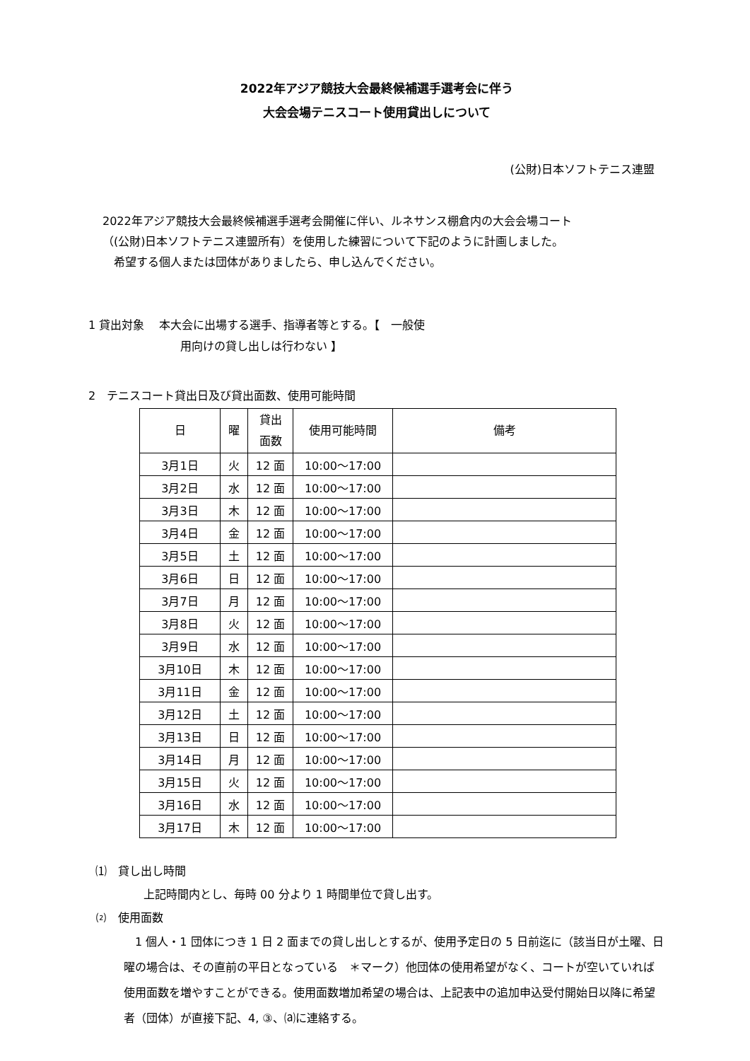2022年アジア競技大会最終候補選手選考会に伴う
大会会場テニスコート使用貸出しについて
(公財)日本ソフトテニス連盟
2022年アジア競技大会最終候補選手選考会開催に伴い、ルネサンス棚倉内の大会会場コート
（(公財)日本ソフトテニス連盟所有）を使用した練習について下記のように計画しました。
　希望する個人または団体がありましたら、申し込んでください。
1 貸出対象　 本大会に出場する選手、指導者等とする。【　一般使
用向けの貸し出しは行わない 】
2　テニスコート貸出日及び貸出面数、使用可能時間
| 日 | 曜 | 貸出 面数 | 使用可能時間 | 備考 |
| --- | --- | --- | --- | --- |
| 3月1日 | 火 | 12 面 | 10:00～17:00 | |
| 3月2日 | 水 | 12 面 | 10:00～17:00 | |
| 3月3日 | 木 | 12 面 | 10:00～17:00 | |
| 3月4日 | 金 | 12 面 | 10:00～17:00 | |
| 3月5日 | 土 | 12 面 | 10:00～17:00 | |
| 3月6日 | 日 | 12 面 | 10:00～17:00 | |
| 3月7日 | 月 | 12 面 | 10:00～17:00 | |
| 3月8日 | 火 | 12 面 | 10:00～17:00 | |
| 3月9日 | 水 | 12 面 | 10:00～17:00 | |
| 3月10日 | 木 | 12 面 | 10:00～17:00 | |
| 3月11日 | 金 | 12 面 | 10:00～17:00 | |
| 3月12日 | 土 | 12 面 | 10:00～17:00 | |
| 3月13日 | 日 | 12 面 | 10:00～17:00 | |
| 3月14日 | 月 | 12 面 | 10:00～17:00 | |
| 3月15日 | 火 | 12 面 | 10:00～17:00 | |
| 3月16日 | 水 | 12 面 | 10:00～17:00 | |
| 3月17日 | 木 | 12 面 | 10:00～17:00 | |
⑴　貸し出し時間
上記時間内とし、毎時 00 分より 1 時間単位で貸し出す。
⑵　使用面数
　1 個人・1 団体につき 1 日 2 面までの貸し出しとするが、使用予定日の 5 日前迄に（該当日が土曜、日曜の場合は、その直前の平日となっている　＊マーク）他団体の使用希望がなく、コートが空いていれば使用面数を増やすことができる。使用面数増加希望の場合は、上記表中の追加申込受付開始日以降に希望者（団体）が直接下記、4, ③、⒜に連絡する。